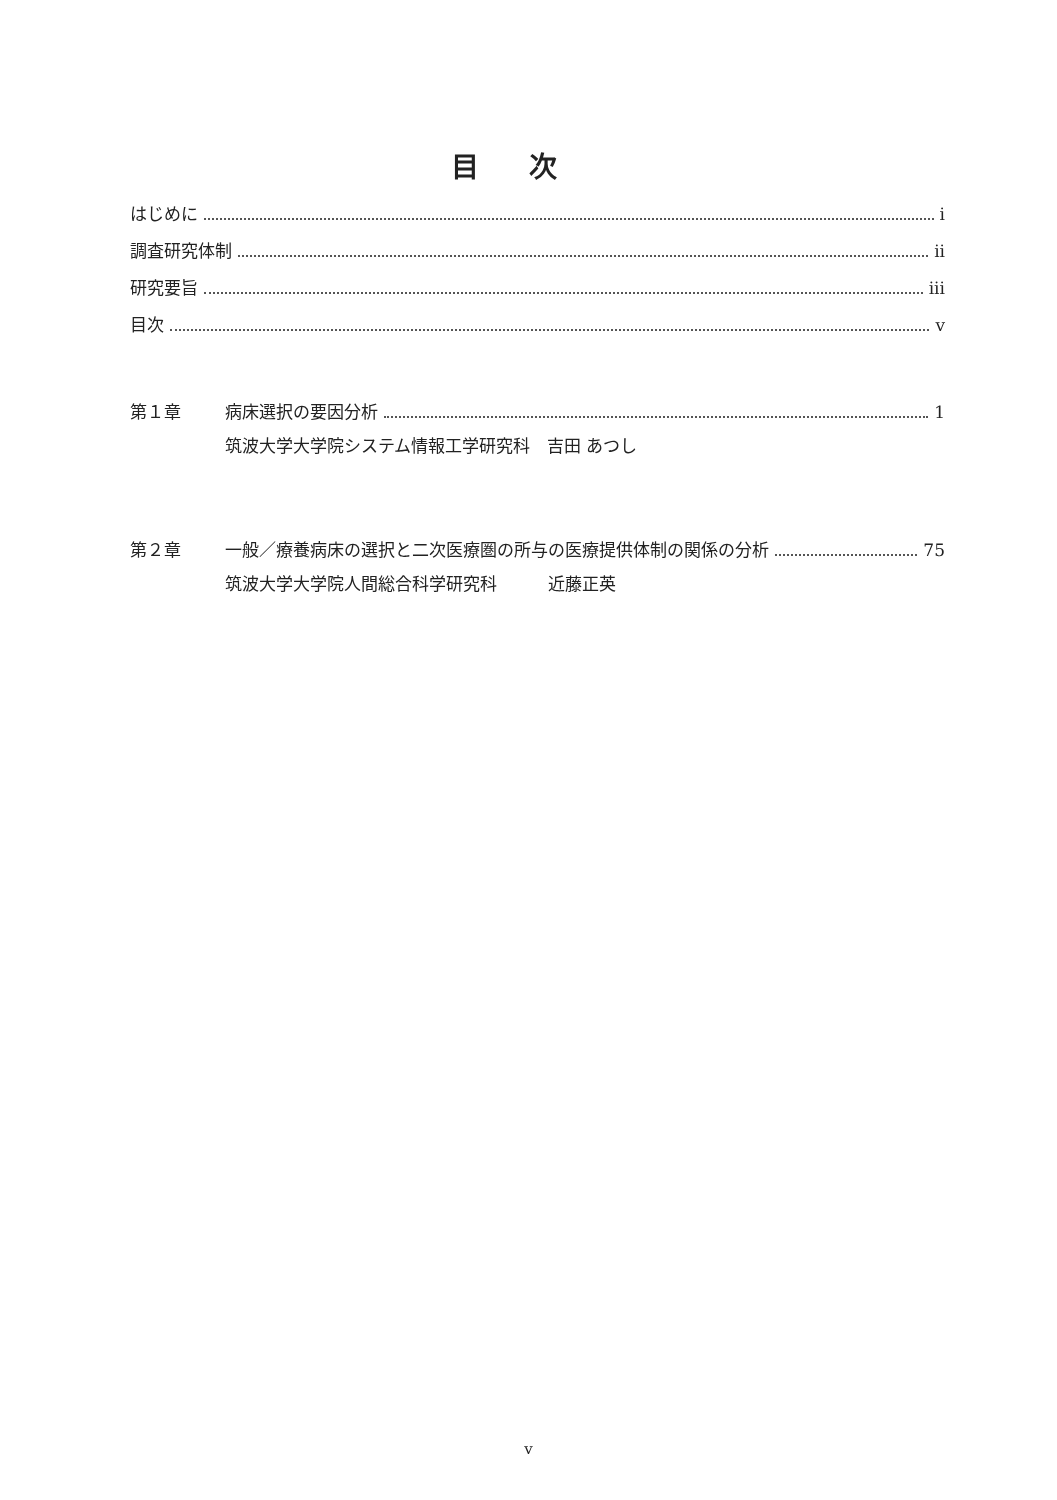目次
はじめに i
調査研究体制 ii
研究要旨 iii
目次 v
第１章
病床選択の要因分析 1
筑波大学大学院システム情報工学研究科　吉田 あつし
第２章
一般／療養病床の選択と二次医療圏の所与の医療提供体制の関係の分析 75
筑波大学大学院人間総合科学研究科　　　近藤正英
v